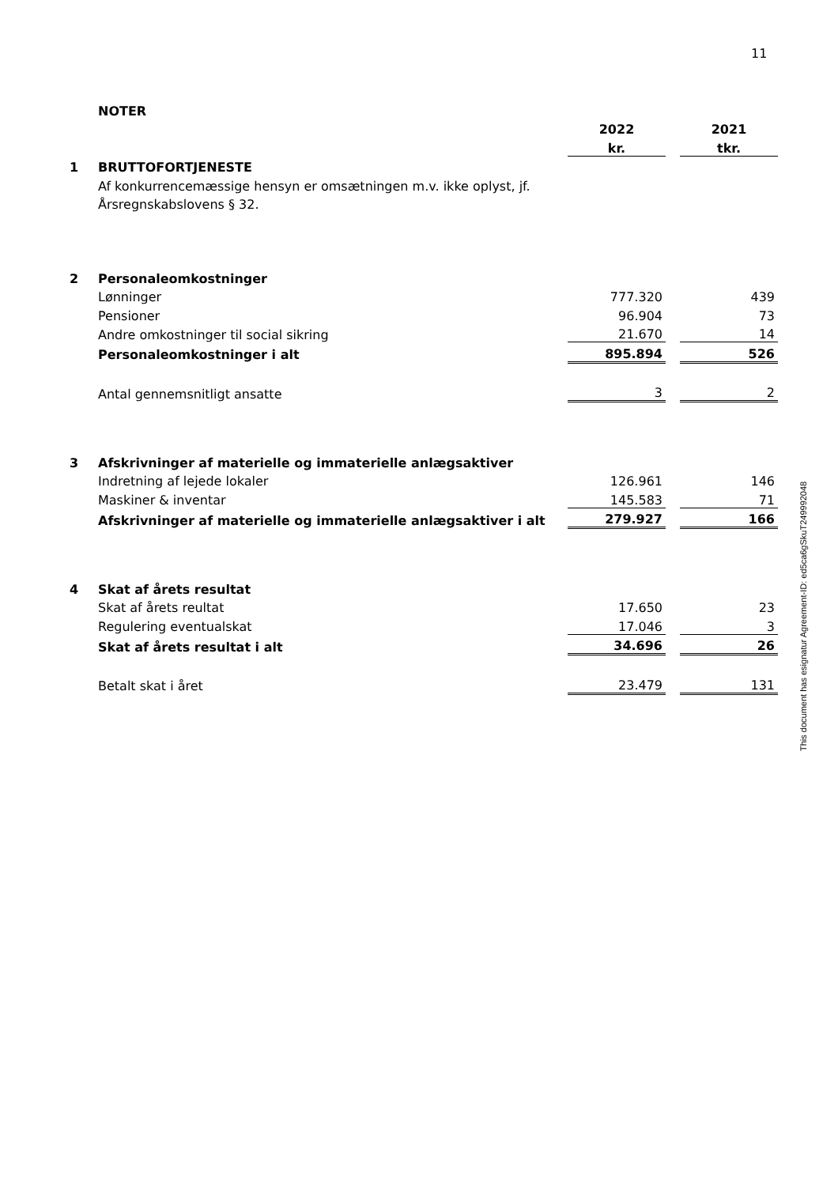11
| | NOTER | | | |
| | | 2022 | | 2021 |
| | | kr. | | tkr. |
| 1 | BRUTTOFORTJENESTE | | | |
| | Af konkurrencemæssige hensyn er omsætningen m.v. ikke oplyst, jf. | | | |
| | Årsregnskabslovens § 32. | | | |
| 2 | Personaleomkostninger | | | |
| | Lønninger | 777.320 | | 439 |
| | Pensioner | 96.904 | | 73 |
| | Andre omkostninger til social sikring | 21.670 | | 14 |
| | Personaleomkostninger i alt | 895.894 | | 526 |
| | Antal gennemsnitligt ansatte | 3 | | 2 |
| 3 | Afskrivninger af materielle og immaterielle anlægsaktiver | | | |
| | Indretning af lejede lokaler | 126.961 | | 146 |
| | Maskiner & inventar | 145.583 | | 71 |
| | Afskrivninger af materielle og immaterielle anlægsaktiver i alt | 279.927 | | 166 |
| 4 | Skat af årets resultat | | | |
| | Skat af årets reultat | 17.650 | | 23 |
| | Regulering eventualskat | 17.046 | | 3 |
| | Skat af årets resultat i alt | 34.696 | | 26 |
| | Betalt skat i året | 23.479 | | 131 |
This document has esignatur Agreement-ID: ed5ca6gSkuT249992048